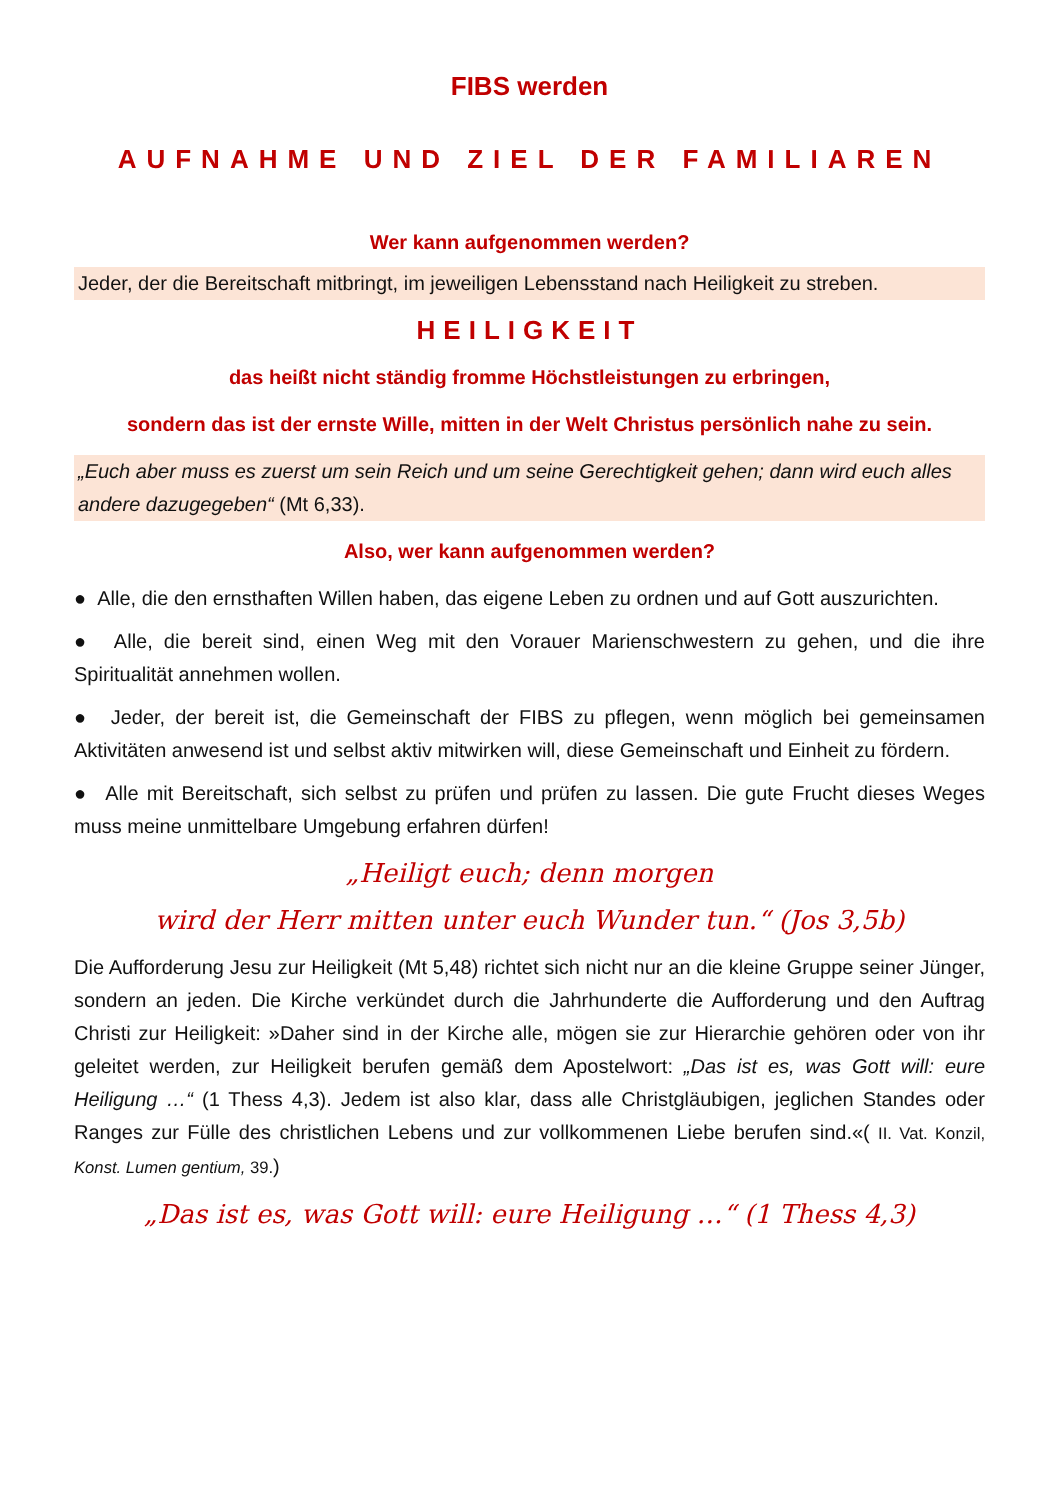FIBS werden
AUFNAHME UND ZIEL DER FAMILIAREN
Wer kann aufgenommen werden?
Jeder, der die Bereitschaft mitbringt, im jeweiligen Lebensstand nach Heiligkeit zu streben.
HEILIGKEIT
das heißt nicht ständig fromme Höchstleistungen zu erbringen,
sondern das ist der ernste Wille, mitten in der Welt Christus persönlich nahe zu sein.
„Euch aber muss es zuerst um sein Reich und um seine Gerechtigkeit gehen; dann wird euch alles andere dazugegeben“ (Mt 6,33).
Also, wer kann aufgenommen werden?
● Alle, die den ernsthaften Willen haben, das eigene Leben zu ordnen und auf Gott auszurichten.
● Alle, die bereit sind, einen Weg mit den Vorauer Marienschwestern zu gehen, und die ihre Spiritualität annehmen wollen.
● Jeder, der bereit ist, die Gemeinschaft der FIBS zu pflegen, wenn möglich bei gemeinsamen Aktivitäten anwesend ist und selbst aktiv mitwirken will, diese Gemeinschaft und Einheit zu fördern.
● Alle mit Bereitschaft, sich selbst zu prüfen und prüfen zu lassen. Die gute Frucht dieses Weges muss meine unmittelbare Umgebung erfahren dürfen!
„Heiligt euch; denn morgen
wird der Herr mitten unter euch Wunder tun.“ (Jos 3,5b)
Die Aufforderung Jesu zur Heiligkeit (Mt 5,48) richtet sich nicht nur an die kleine Gruppe seiner Jünger, sondern an jeden. Die Kirche verkündet durch die Jahrhunderte die Aufforderung und den Auftrag Christi zur Heiligkeit: »Daher sind in der Kirche alle, mögen sie zur Hierarchie gehören oder von ihr geleitet werden, zur Heiligkeit berufen gemäß dem Apostelwort: „Das ist es, was Gott will: eure Heiligung …“ (1 Thess 4,3). Jedem ist also klar, dass alle Christgläubigen, jeglichen Standes oder Ranges zur Fülle des christlichen Lebens und zur vollkommenen Liebe berufen sind.«( II. Vat. Konzil, Konst. Lumen gentium, 39.)
„Das ist es, was Gott will: eure Heiligung …“ (1 Thess 4,3)